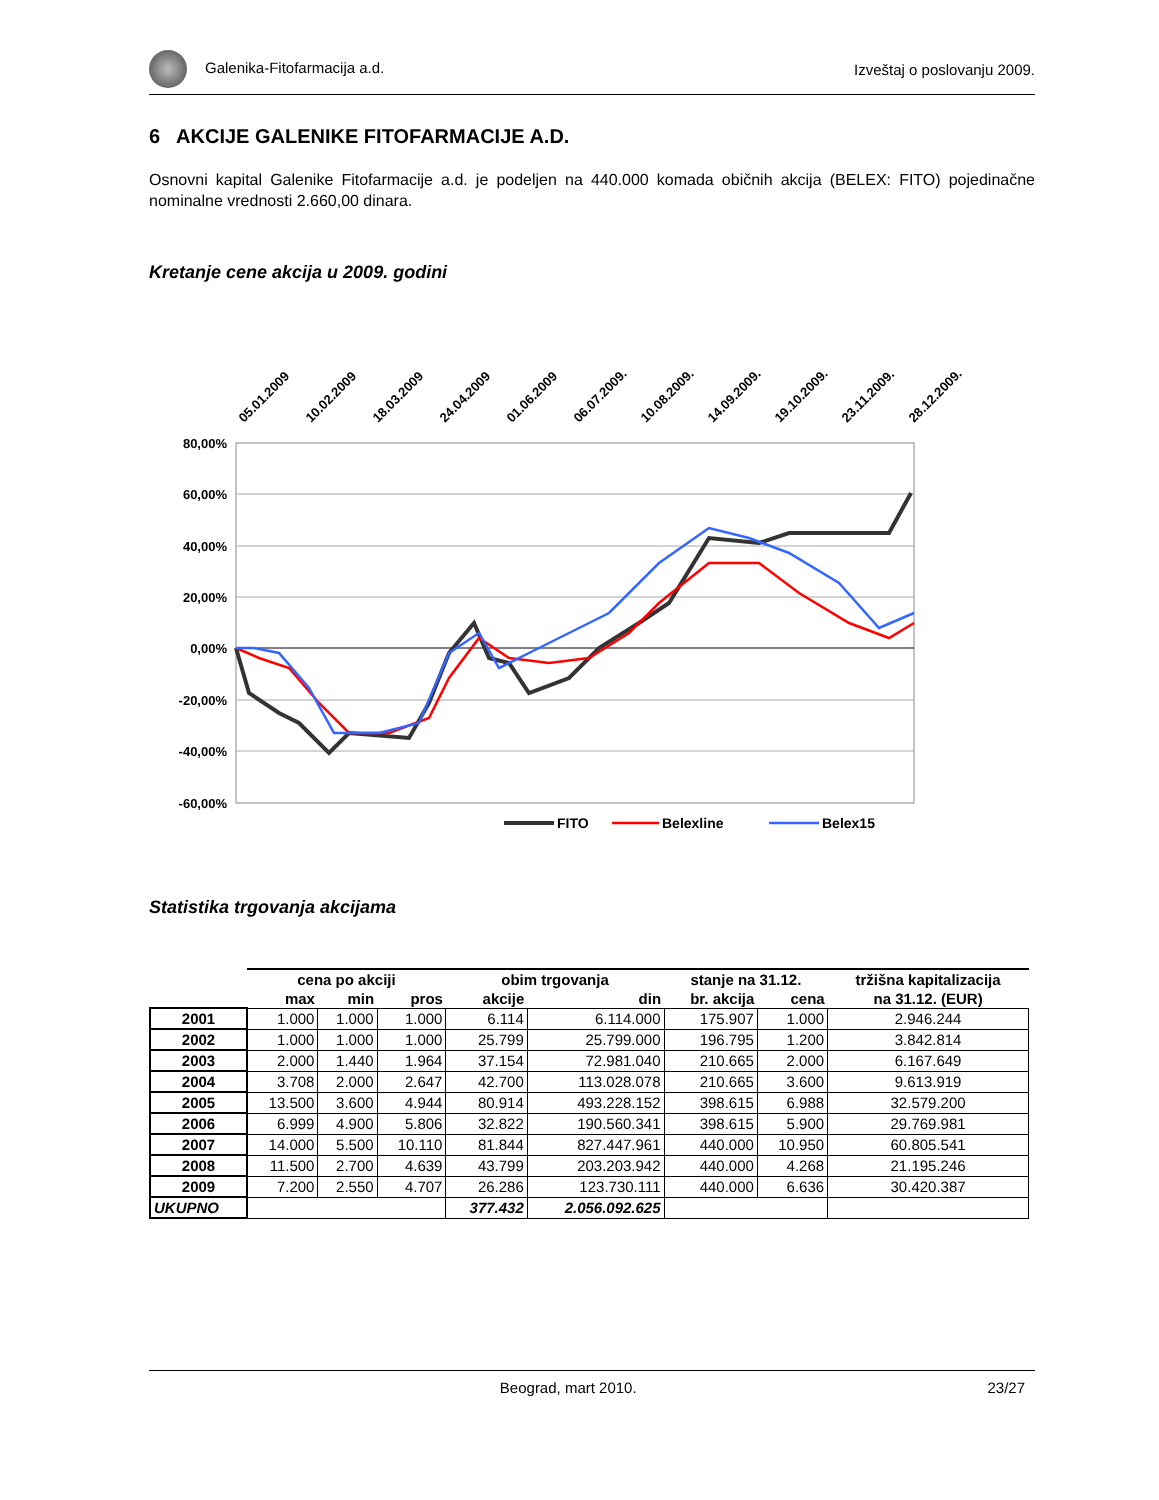Galenika-Fitofarmacija a.d. Izveštaj o poslovanju 2009.
6 AKCIJE GALENIKE FITOFARMACIJE A.D.
Osnovni kapital Galenike Fitofarmacije a.d. je podeljen na 440.000 komada običnih akcija (BELEX: FITO) pojedinačne nominalne vrednosti 2.660,00 dinara.
Kretanje cene akcija u 2009. godini
05.01.2009
10.02.2009
18.03.2009
24.04.2009
01.06.2009
06.07.2009.
10.08.2009.
14.09.2009.
19.10.2009.
23.11.2009.
28.12.2009.
80,00%
60,00%
40,00%
20,00%
0,00%
-20,00%
-40,00%
-60,00%
FITO
Belexline
Belex15
Statistika trgovanja akcijama
| | cena po akciji | | | obim trgovanja | | stanje na 31.12. | | tržišna kapitalizacija |
| --- | --- | --- | --- | --- | --- | --- | --- | --- |
| | max | min | pros | akcije | din | br. akcija | cena | na 31.12. (EUR) |
| 2001 | 1.000 | 1.000 | 1.000 | 6.114 | 6.114.000 | 175.907 | 1.000 | 2.946.244 |
| 2002 | 1.000 | 1.000 | 1.000 | 25.799 | 25.799.000 | 196.795 | 1.200 | 3.842.814 |
| 2003 | 2.000 | 1.440 | 1.964 | 37.154 | 72.981.040 | 210.665 | 2.000 | 6.167.649 |
| 2004 | 3.708 | 2.000 | 2.647 | 42.700 | 113.028.078 | 210.665 | 3.600 | 9.613.919 |
| 2005 | 13.500 | 3.600 | 4.944 | 80.914 | 493.228.152 | 398.615 | 6.988 | 32.579.200 |
| 2006 | 6.999 | 4.900 | 5.806 | 32.822 | 190.560.341 | 398.615 | 5.900 | 29.769.981 |
| 2007 | 14.000 | 5.500 | 10.110 | 81.844 | 827.447.961 | 440.000 | 10.950 | 60.805.541 |
| 2008 | 11.500 | 2.700 | 4.639 | 43.799 | 203.203.942 | 440.000 | 4.268 | 21.195.246 |
| 2009 | 7.200 | 2.550 | 4.707 | 26.286 | 123.730.111 | 440.000 | 6.636 | 30.420.387 |
| UKUPNO | | | | 377.432 | 2.056.092.625 | | | |
Beograd, mart 2010. 23/27